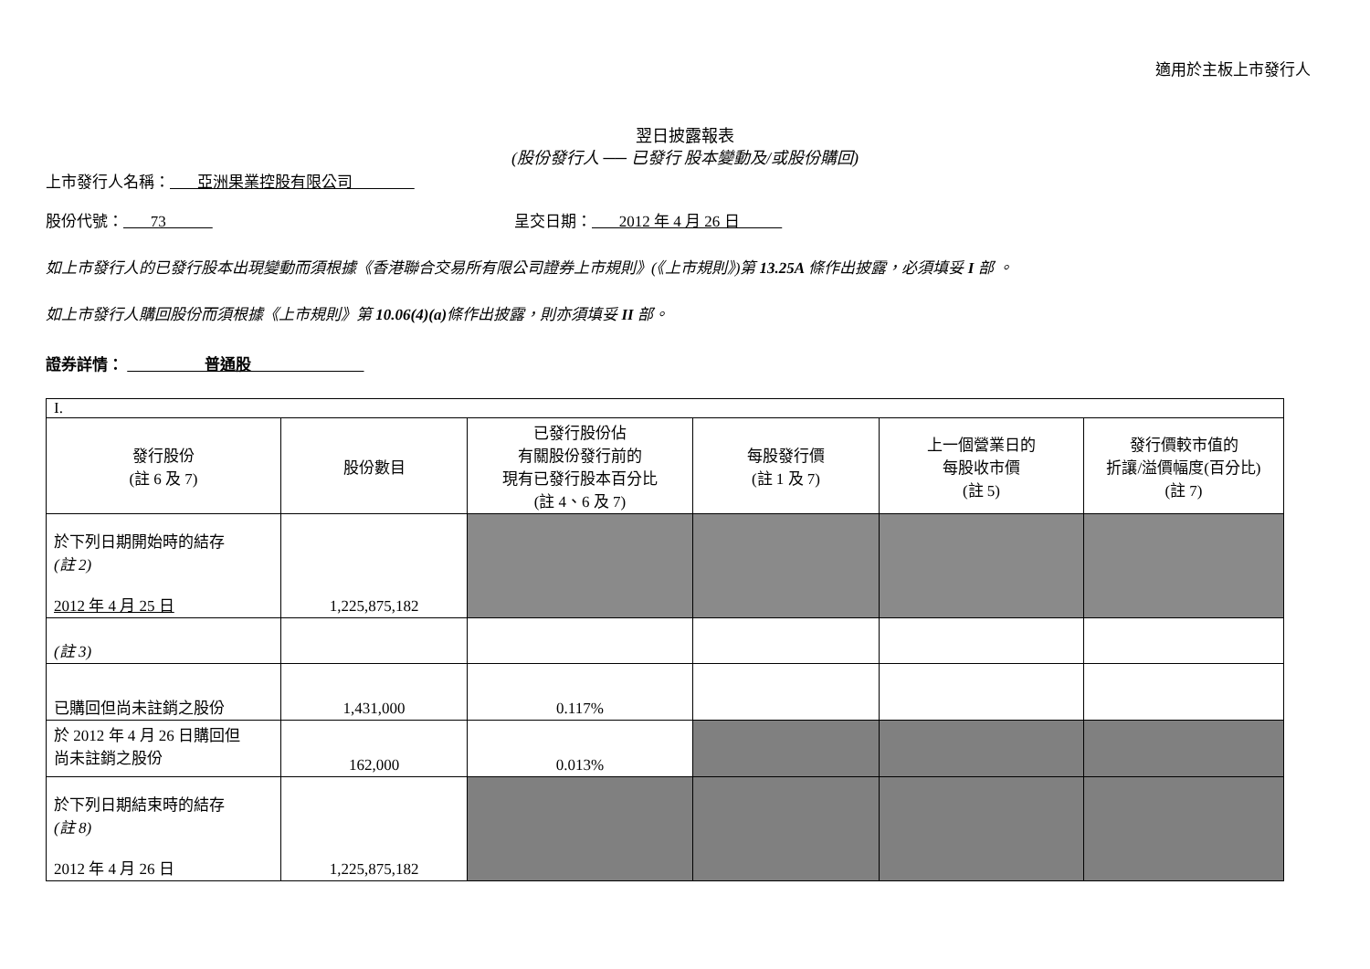適用於主板上市發行人
翌日披露報表
(股份發行人 ── 已發行 股本變動及/或股份購回)
上市發行人名稱： 亞洲果業控股有限公司
股份代號： 73 呈交日期： 2012 年 4 月 26 日
如上市發行人的已發行股本出現變動而須根據《香港聯合交易所有限公司證券上市規則》(《上市規則》)第 13.25A 條作出披露，必須填妥 I 部 。
如上市發行人購回股份而須根據《上市規則》第 10.06(4)(a) 條作出披露，則亦須填妥 II 部。
證券詳情： 普通股
| I. | | | | | |
| 發行股份 (註 6 及 7) | 股份數目 | 已發行股份佔 有關股份發行前的 現有已發行股本百分比 (註 4、6 及 7) | 每股發行價 (註 1 及 7) | 上一個營業日的 每股收市價 (註 5) | 發行價較市值的 折讓/溢價幅度(百分比) (註 7) |
| 於下列日期開始時的結存 (註 2) 2012 年 4 月 25 日 | 1,225,875,182 | | | | |
| (註 3) | | | | | |
| 已購回但尚未註銷之股份 | 1,431,000 | 0.117% | | | |
| 於 2012 年 4 月 26 日購回但 尚未註銷之股份 | 162,000 | 0.013% | | | |
| 於下列日期結束時的結存 (註 8) 2012 年 4 月 26 日 | 1,225,875,182 | | | | |